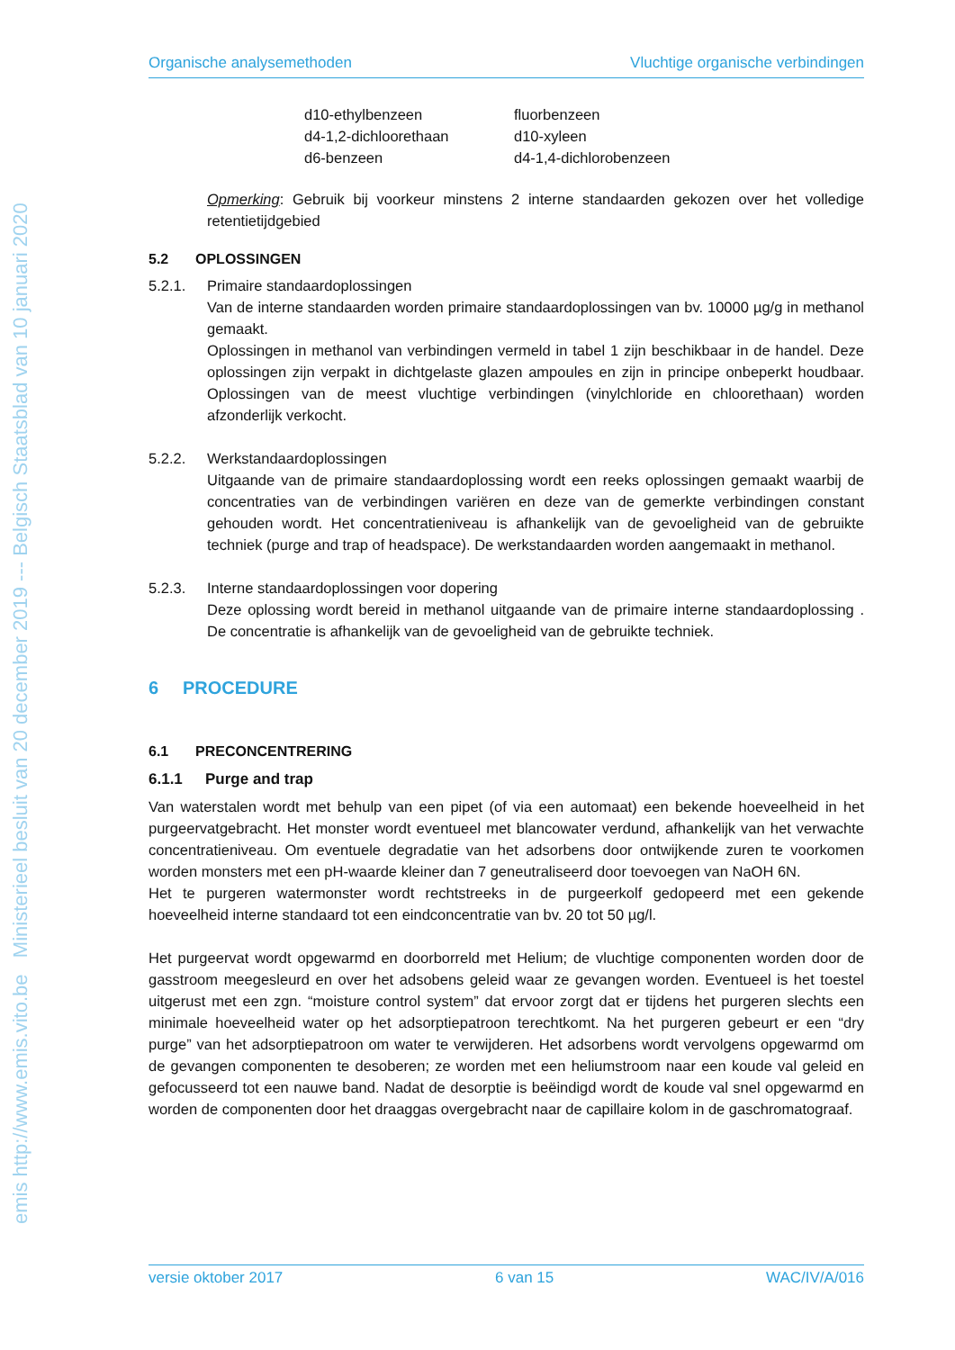emis http://www.emis.vito.be Ministerieel besluit van 20 december 2019 --- Belgisch Staatsblad van 10 januari 2020
Organische analysemethoden Vluchtige organische verbindingen
d10-ethylbenzeen fluorbenzeen d4-1,2-dichloorethaan d10-xyleen d6-benzeen d4-1,4-dichlorobenzeen
Opmerking: Gebruik bij voorkeur minstens 2 interne standaarden gekozen over het volledige retentietijdgebied
5.2 OPLOSSINGEN
5.2.1. Primaire standaardoplossingen
Van de interne standaarden worden primaire standaardoplossingen van bv. 10000 µg/g in methanol gemaakt.
Oplossingen in methanol van verbindingen vermeld in tabel 1 zijn beschikbaar in de handel. Deze oplossingen zijn verpakt in dichtgelaste glazen ampoules en zijn in principe onbeperkt houdbaar. Oplossingen van de meest vluchtige verbindingen (vinylchloride en chloorethaan) worden afzonderlijk verkocht.
5.2.2. Werkstandaardoplossingen
Uitgaande van de primaire standaardoplossing wordt een reeks oplossingen gemaakt waarbij de concentraties van de verbindingen variëren en deze van de gemerkte verbindingen constant gehouden wordt. Het concentratieniveau is afhankelijk van de gevoeligheid van de gebruikte techniek (purge and trap of headspace). De werkstandaarden worden aangemaakt in methanol.
5.2.3. Interne standaardoplossingen voor dopering
Deze oplossing wordt bereid in methanol uitgaande van de primaire interne standaardoplossing . De concentratie is afhankelijk van de gevoeligheid van de gebruikte techniek.
6 PROCEDURE
6.1 PRECONCENTRERING
6.1.1 Purge and trap
Van waterstalen wordt met behulp van een pipet (of via een automaat) een bekende hoeveelheid in het purgeervatgebracht. Het monster wordt eventueel met blancowater verdund, afhankelijk van het verwachte concentratieniveau. Om eventuele degradatie van het adsorbens door ontwijkende zuren te voorkomen worden monsters met een pH-waarde kleiner dan 7 geneutraliseerd door toevoegen van NaOH 6N.
Het te purgeren watermonster wordt rechtstreeks in de purgeerkolf gedopeerd met een gekende hoeveelheid interne standaard tot een eindconcentratie van bv. 20 tot 50 µg/l.
Het purgeervat wordt opgewarmd en doorborreld met Helium; de vluchtige componenten worden door de gasstroom meegesleurd en over het adsobens geleid waar ze gevangen worden. Eventueel is het toestel uitgerust met een zgn. “moisture control system” dat ervoor zorgt dat er tijdens het purgeren slechts een minimale hoeveelheid water op het adsorptiepatroon terechtkomt. Na het purgeren gebeurt er een “dry purge” van het adsorptiepatroon om water te verwijderen. Het adsorbens wordt vervolgens opgewarmd om de gevangen componenten te desoberen; ze worden met een heliumstroom naar een koude val geleid en gefocusseerd tot een nauwe band. Nadat de desorptie is beëindigd wordt de koude val snel opgewarmd en worden de componenten door het draaggas overgebracht naar de capillaire kolom in de gaschromatograaf.
versie oktober 2017 6 van 15 WAC/IV/A/016